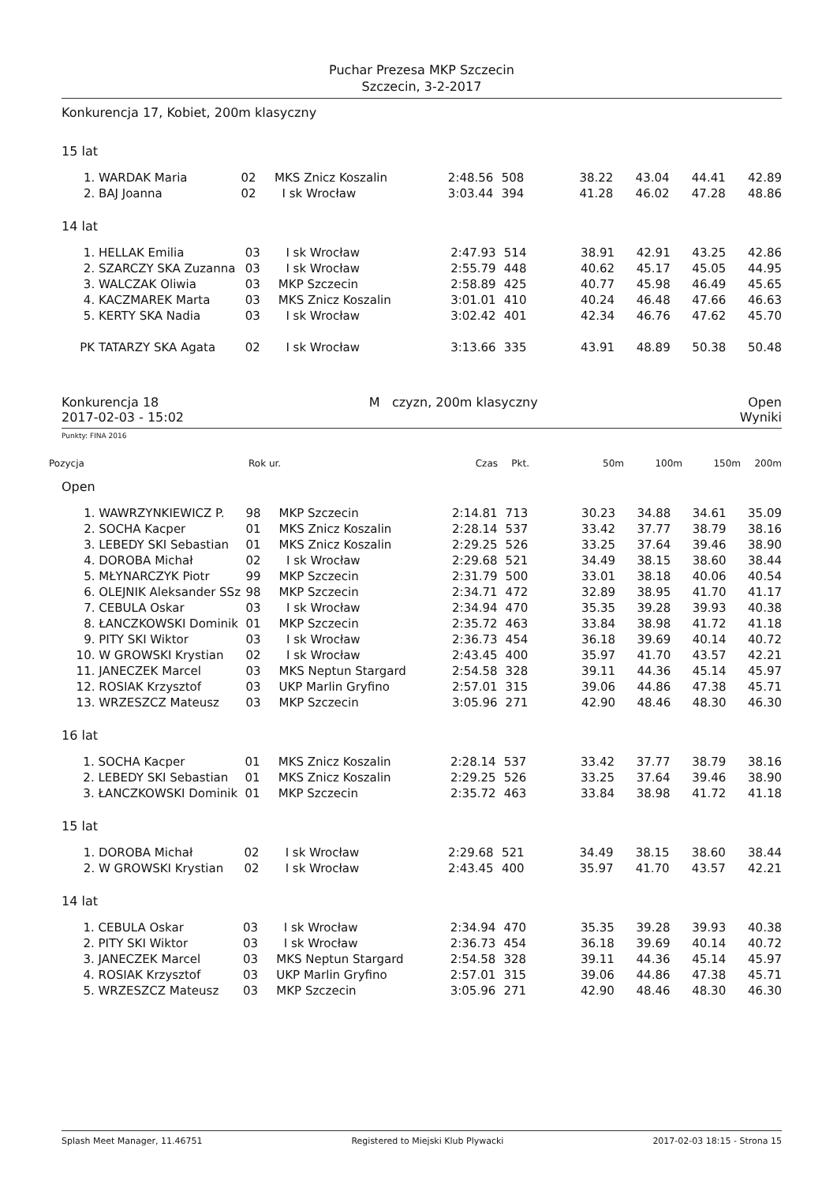Puchar Prezesa MKP Szczecin
Szczecin, 3-2-2017
Konkurencja 17, Kobiet, 200m klasyczny
15 lat
| 1. | WARDAK Maria | 02 | MKS Znicz Koszalin | 2:48.56 | 508 | 38.22 | 43.04 | 44.41 | 42.89 |
| 2. | BAJ Joanna | 02 | I sk Wrocław | 3:03.44 | 394 | 41.28 | 46.02 | 47.28 | 48.86 |
14 lat
| 1. | HELLAK Emilia | 03 | I sk Wrocław | 2:47.93 | 514 | 38.91 | 42.91 | 43.25 | 42.86 |
| 2. | SZARCZY SKA Zuzanna | 03 | I sk Wrocław | 2:55.79 | 448 | 40.62 | 45.17 | 45.05 | 44.95 |
| 3. | WALCZAK Oliwia | 03 | MKP Szczecin | 2:58.89 | 425 | 40.77 | 45.98 | 46.49 | 45.65 |
| 4. | KACZMAREK Marta | 03 | MKS Znicz Koszalin | 3:01.01 | 410 | 40.24 | 46.48 | 47.66 | 46.63 |
| 5. | KERTY SKA Nadia | 03 | I sk Wrocław | 3:02.42 | 401 | 42.34 | 46.76 | 47.62 | 45.70 |
| PK | TATARZY SKA Agata | 02 | I sk Wrocław | 3:13.66 | 335 | 43.91 | 48.89 | 50.38 | 50.48 |
Konkurencja 18 M czyzn, 200m klasyczny Open
2017-02-03 - 15:02 Wyniki
Punkty: FINA 2016
| Pozycja | Rok ur. | Czas | Pkt. | 50m | 100m | 150m | 200m |
| --- | --- | --- | --- | --- | --- | --- | --- |
Open
| 1. | WAWRZYNKIEWICZ P. | 98 | MKP Szczecin | 2:14.81 | 713 | 30.23 | 34.88 | 34.61 | 35.09 |
| 2. | SOCHA Kacper | 01 | MKS Znicz Koszalin | 2:28.14 | 537 | 33.42 | 37.77 | 38.79 | 38.16 |
| 3. | LEBEDY SKI Sebastian | 01 | MKS Znicz Koszalin | 2:29.25 | 526 | 33.25 | 37.64 | 39.46 | 38.90 |
| 4. | DOROBA Michał | 02 | I sk Wrocław | 2:29.68 | 521 | 34.49 | 38.15 | 38.60 | 38.44 |
| 5. | MŁYNARCZYK Piotr | 99 | MKP Szczecin | 2:31.79 | 500 | 33.01 | 38.18 | 40.06 | 40.54 |
| 6. | OLEJNIK Aleksander SSz | 98 | MKP Szczecin | 2:34.71 | 472 | 32.89 | 38.95 | 41.70 | 41.17 |
| 7. | CEBULA Oskar | 03 | I sk Wrocław | 2:34.94 | 470 | 35.35 | 39.28 | 39.93 | 40.38 |
| 8. | ŁANCZKOWSKI Dominik | 01 | MKP Szczecin | 2:35.72 | 463 | 33.84 | 38.98 | 41.72 | 41.18 |
| 9. | PITY SKI Wiktor | 03 | I sk Wrocław | 2:36.73 | 454 | 36.18 | 39.69 | 40.14 | 40.72 |
| 10. | W GROWSKI Krystian | 02 | I sk Wrocław | 2:43.45 | 400 | 35.97 | 41.70 | 43.57 | 42.21 |
| 11. | JANECZEK Marcel | 03 | MKS Neptun Stargard | 2:54.58 | 328 | 39.11 | 44.36 | 45.14 | 45.97 |
| 12. | ROSIAK Krzysztof | 03 | UKP Marlin Gryfino | 2:57.01 | 315 | 39.06 | 44.86 | 47.38 | 45.71 |
| 13. | WRZESZCZ Mateusz | 03 | MKP Szczecin | 3:05.96 | 271 | 42.90 | 48.46 | 48.30 | 46.30 |
16 lat
| 1. | SOCHA Kacper | 01 | MKS Znicz Koszalin | 2:28.14 | 537 | 33.42 | 37.77 | 38.79 | 38.16 |
| 2. | LEBEDY SKI Sebastian | 01 | MKS Znicz Koszalin | 2:29.25 | 526 | 33.25 | 37.64 | 39.46 | 38.90 |
| 3. | ŁANCZKOWSKI Dominik | 01 | MKP Szczecin | 2:35.72 | 463 | 33.84 | 38.98 | 41.72 | 41.18 |
15 lat
| 1. | DOROBA Michał | 02 | I sk Wrocław | 2:29.68 | 521 | 34.49 | 38.15 | 38.60 | 38.44 |
| 2. | W GROWSKI Krystian | 02 | I sk Wrocław | 2:43.45 | 400 | 35.97 | 41.70 | 43.57 | 42.21 |
14 lat
| 1. | CEBULA Oskar | 03 | I sk Wrocław | 2:34.94 | 470 | 35.35 | 39.28 | 39.93 | 40.38 |
| 2. | PITY SKI Wiktor | 03 | I sk Wrocław | 2:36.73 | 454 | 36.18 | 39.69 | 40.14 | 40.72 |
| 3. | JANECZEK Marcel | 03 | MKS Neptun Stargard | 2:54.58 | 328 | 39.11 | 44.36 | 45.14 | 45.97 |
| 4. | ROSIAK Krzysztof | 03 | UKP Marlin Gryfino | 2:57.01 | 315 | 39.06 | 44.86 | 47.38 | 45.71 |
| 5. | WRZESZCZ Mateusz | 03 | MKP Szczecin | 3:05.96 | 271 | 42.90 | 48.46 | 48.30 | 46.30 |
Splash Meet Manager, 11.46751 Registered to Miejski Klub Plywacki 2017-02-03 18:15 - Strona 15